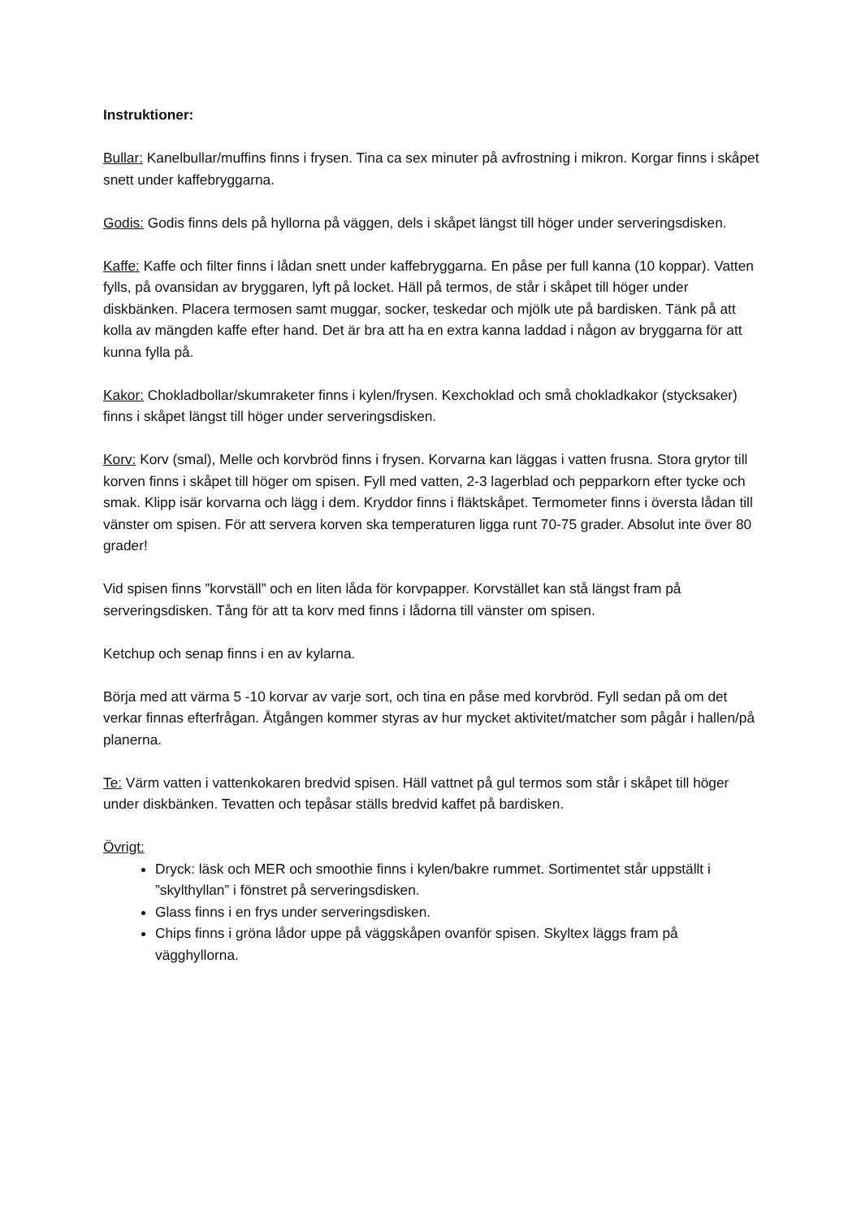Instruktioner:
Bullar: Kanelbullar/muffins finns i frysen. Tina ca sex minuter på avfrostning i mikron. Korgar finns i skåpet snett under kaffebryggarna.
Godis: Godis finns dels på hyllorna på väggen, dels i skåpet längst till höger under serveringsdisken.
Kaffe: Kaffe och filter finns i lådan snett under kaffebryggarna. En påse per full kanna (10 koppar). Vatten fylls, på ovansidan av bryggaren, lyft på locket. Häll på termos, de står i skåpet till höger under diskbänken. Placera termosen samt muggar, socker, teskedar och mjölk ute på bardisken. Tänk på att kolla av mängden kaffe efter hand. Det är bra att ha en extra kanna laddad i någon av bryggarna för att kunna fylla på.
Kakor: Chokladbollar/skumraketer finns i kylen/frysen. Kexchoklad och små chokladkakor (stycksaker) finns i skåpet längst till höger under serveringsdisken.
Korv: Korv (smal), Melle och korvbröd finns i frysen. Korvarna kan läggas i vatten frusna. Stora grytor till korven finns i skåpet till höger om spisen. Fyll med vatten, 2-3 lagerblad och pepparkorn efter tycke och smak. Klipp isär korvarna och lägg i dem. Kryddor finns i fläktskåpet. Termometer finns i översta lådan till vänster om spisen. För att servera korven ska temperaturen ligga runt 70-75 grader. Absolut inte över 80 grader!
Vid spisen finns ”korvställ” och en liten låda för korvpapper. Korvstället kan stå längst fram på serveringsdisken. Tång för att ta korv med finns i lådorna till vänster om spisen.
Ketchup och senap finns i en av kylarna.
Börja med att värma 5 -10 korvar av varje sort, och tina en påse med korvbröd. Fyll sedan på om det verkar finnas efterfrågan. Åtgången kommer styras av hur mycket aktivitet/matcher som pågår i hallen/på planerna.
Te: Värm vatten i vattenkokaren bredvid spisen. Häll vattnet på gul termos som står i skåpet till höger under diskbänken. Tevatten och tepåsar ställs bredvid kaffet på bardisken.
Övrigt:
Dryck: läsk och MER och smoothie finns i kylen/bakre rummet. Sortimentet står uppställt i ”skylthyllan” i fönstret på serveringsdisken.
Glass finns i en frys under serveringsdisken.
Chips finns i gröna lådor uppe på väggskåpen ovanför spisen. Skyltex läggs fram på vägghyllorna.